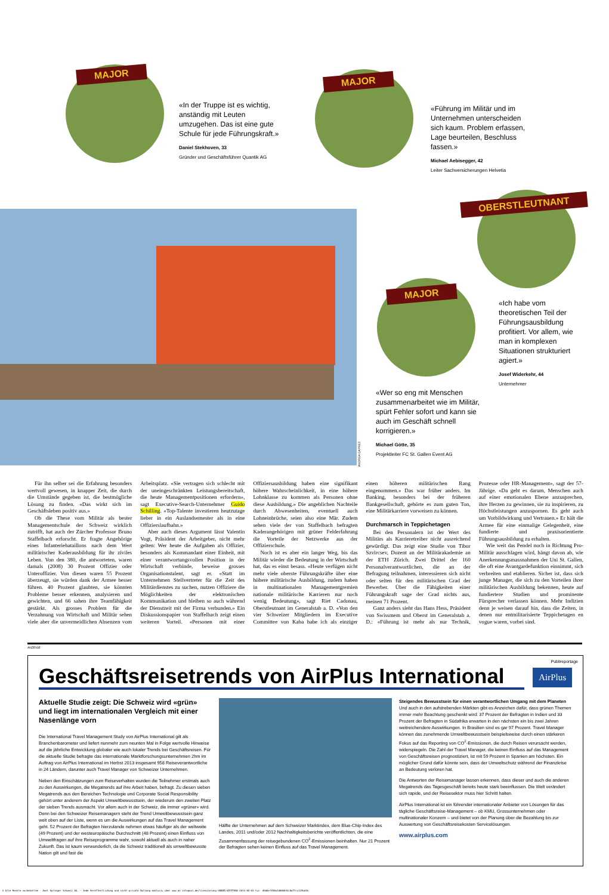MAJOR
«In der Truppe ist es wichtig, anständig mit Leuten umzugehen. Das ist eine gute Schule für jede Führungskraft.»
Daniel Stekhoven, 33
Gründer und Geschäftsführer Quantik AG
MAJOR
«Führung im Militär und im Unternehmen unterscheiden sich kaum. Problem erfassen, Lage beurteilen, Beschluss fassen.»
Michael Aebisegger, 42
Leiter Sachversicherungen Helvetia
ANDREA CAPREZ
OBERSTLEUTNANT
«Ich habe vom theoretischen Teil der Führungsausbildung profitiert. Vor allem, wie man in komplexen Situationen strukturiert agiert.»
Josef Widerkehr, 44
Unternehmer
MAJOR
«Wer so eng mit Menschen zusammenarbeitet wie im Militär, spürt Fehler sofort und kann sie auch im Geschäft schnell korrigieren.»
Michael Götte, 35
Projektleiter FC St. Gallen Event AG
Für ihn selber sei die Erfahrung besonders wertvoll gewesen, in knapper Zeit, die durch die Umstände gegeben ist, die bestmögliche Lösung zu finden. «Das wirkt sich im Geschäftsleben positiv aus.»
Ob die These vom Militär als bester Managementschule der Schweiz wirklich zutrifft, hat auch der Zürcher Professor Bruno Staffelbach erforscht. Er fragte Angehörige eines Infanteriebataillons nach dem Wert militärischer Kaderausbildung für ihr ziviles Leben. Von den 380, die antworteten, waren damals (2008) 30 Prozent Offizier oder Unteroffizier. Von diesen waren 55 Prozent überzeugt, sie würden dank der Armee besser führen. 40 Prozent glaubten, sie könnten Probleme besser erkennen, analysieren und gewichten, und 66 sahen ihre Teamfähigkeit gestärkt. Als grosses Problem für die Verzahnung von Wirtschaft und Militär sehen viele aber die unvermeidlichen Absenzen vom Arbeitsplatz. «Sie vertragen sich schlecht mit der uneingeschränkten Leistungsbereitschaft, die heute Managementpositionen erfordern», sagt Executive-Search-Unternehmer Guido Schilling. «Top-Talente investieren heutzutage lieber in ein Auslandsemester als in eine Offizierslaufbahn.»
Aber auch dieses Argument lässt Valentin Vogt, Präsident der Arbeitgeber, nicht mehr gelten: Wer heute die Aufgaben als Offizier, besonders als Kommandant einer Einheit, mit einer verantwortungsvollen Position in der Wirtschaft verbinde, beweise grosses Organisationstalent, sagt er. «Statt im Unternehmen Stellvertreter für die Zeit des Militärdienstes zu suchen, nutzen Offiziere die Möglichkeiten der elektronischen Kommunikation und bleiben so auch während der Dienstzeit mit der Firma verbunden.» Ein Diskussionspapier von Staffelbach zeigt einen weiteren Vorteil. «Personen mit einer Offiziersausbildung haben eine signifikant höhere Wahrscheinlichkeit, in eine höhere Lohnklasse zu kommen als Personen ohne diese Ausbildung.» Die angeblichen Nachteile durch Abwesenheiten, eventuell auch Lohneinbrüche, seien also eine Mär. Zudem sehen viele der von Staffelbach befragten Kaderangehörigen mit grüner Felderfahrung die Vorteile der Netzwerke aus der Offizierschule.
Noch ist es aber ein langer Weg, bis das Militär wieder die Bedeutung in der Wirtschaft hat, das es einst besass. «Heute verfügen nicht mehr viele oberste Führungskräfte über eine höhere militärische Ausbildung, zudem haben in multinationalen Managementgremien nationale militärische Karrieren nur noch wenig Bedeutung», sagt Riet Cadonau, Oberstleutnant im Generalstab a. D. «Von den vier Schweizer Mitgliedern im Executive Committee von Kaba habe ich als einziger einen höheren militärischen Rang eingenommen.» Das war früher anders. Im Banking, besonders bei der früheren Bankgesellschaft, gehörte es zum guten Ton, eine Militärkarriere vorweisen zu können.
Durchmarsch in Teppichetagen
Bei den Personalern ist der Wert des Militärs als Karrieretreiber nicht ausreichend gewürdigt. Das zeigt eine Studie von Tibor Szvircsev, Dozent an der Militärakademie an der ETH Zürich. Zwei Drittel der 160 Personalverantwortlichen, die an der Befragung teilnahmen, interessieren sich nicht oder selten für den militärischen Grad der Bewerber. Über die Fähigkeiten einer Führungskraft sage der Grad nichts aus, meinen 71 Prozent.
Ganz anders sieht das Hans Hess, Präsident von Swissmem und Oberst im Generalstab a. D.: «Führung ist mehr als nur Technik, Prozesse oder HR-Management», sagt der 57-Jährige. «Da geht es darum, Menschen auch auf einer emotionalen Ebene anzusprechen, ihre Herzen zu gewinnen, sie zu inspirieren, zu Höchstleistungen anzuspornen. Es geht auch um Vorbildwirkung und Vertrauen.» Er hält die Armee für eine einmalige Gelegenheit, eine fundierte und praxisorientierte Führungsausbildung zu erhalten.
Wie weit das Pendel noch in Richtung Pro-Militär ausschlagen wird, hängt davon ab, wie Anerkennungsmassnahmen der Uni St. Gallen, die oft eine Avantgardefunktion einnimmt, sich verbreiten und etablieren. Sicher ist, dass sich junge Manager, die sich zu den Vorteilen ihrer militärischen Ausbildung bekennen, heute auf fundiertere Studien und prominente Fürsprecher verlassen können. Mehr Indizien denn je weisen darauf hin, dass die Zeiten, in denen nur entmilitarisierte Teppichetagen en vogue waren, vorbei sind.
ANZEIGE
Publireportage
Geschäftsreisetrends von AirPlus International
AirPlus
Aktuelle Studie zeigt: Die Schweiz wird «grün» und liegt im internationalen Vergleich mit einer Nasenlänge vorn
Die International Travel Management Study von AirPlus International gilt als Branchenbarometer und liefert nunmehr zum neunten Mal in Folge wertvolle Hinweise auf die jährliche Entwicklung globaler wie auch lokaler Trends bei Geschäftsreisen. Für die aktuelle Studie befragte das internationale Marktforschungsunternehmen 2hm im Auftrag von AirPlus International im Herbst 2013 insgesamt 958 Reiseverantwortliche in 24 Ländern, darunter auch Travel Manager von Schweizer Unternehmen.
Neben den Einschätzungen zum Reiseverhalten wurden die Teilnehmer erstmals auch zu den Auswirkungen, die Megatrends auf ihre Arbeit haben, befragt. Zu diesen sieben Megatrends aus den Bereichen Technologie und Corporate Social Responsibility gehört unter anderem der Aspekt Umweltbewusstsein, der wiederum den zweiten Platz der sieben Trends ausmacht. Vor allem auch in der Schweiz, die immer «grüner» wird. Denn bei den Schweizer Reisemanagern steht der Trend Umweltbewusstsein ganz weit oben auf der Liste, wenn es um die Auswirkungen auf das Travel Management geht. 52 Prozent der Befragten hierzulande nehmen etwas häufiger als der weltweite (49 Prozent) und der westeuropäische Durchschnitt (48 Prozent) einen Einfluss von Umweltfragen auf ihre Reiseprogramme wahr, sowohl aktuell als auch in naher Zukunft. Das ist kaum verwunderlich, da die Schweiz traditionell als umweltbewusste Nation gilt und fast die
Hälfte der Unternehmen auf dem Schweizer Marktindex, dem Blue-Chip-Index des Landes, 2011 und/oder 2012 Nachhaltigkeitsberichte veröffentlichten, die eine Zusammenfassung der reisegebundenen CO<sup>2</sup>-Emissionen beinhalten. Nur 21 Prozent der Befragten sehen keinen Einfluss auf das Travel Management.
Steigendes Bewusstsein für einen verantwortlichen Umgang mit dem Planeten
Und auch in den aufstrebenden Märkten gibt es Anzeichen dafür, dass grünen Themen immer mehr Beachtung geschenkt wird: 37 Prozent der Befragten in Indien und 33 Prozent der Befragten in Südafrika erwarten in den nächsten ein bis zwei Jahren weitreichendere Auswirkungen. In Brasilien sind es gar 97 Prozent. Travel Manager können das zunehmende Umweltbewusstsein beispielsweise durch einen stärkeren Fokus auf das Reporting von CO<sup>2</sup>-Emissionen, die durch Reisen verursacht werden, widerspiegeln. Die Zahl der Travel Manager, die keinen Einfluss auf das Management von Geschäftsreisen prognostiziert, ist mit 59 Prozent in Spanien am höchsten. Ein möglicher Grund dafür könnte sein, dass der Umweltschutz während der Finanzkrise an Bedeutung verloren hat.
Die Antworten der Reisemanager lassen erkennen, dass dieser und auch die anderen Megatrends das Tagesgeschäft bereits heute stark beeinflussen. Die Welt verändert sich rapide, und der Reisesektor muss hier Schritt halten.
AirPlus International ist ein führender internationaler Anbieter von Lösungen für das tägliche Geschäftsreise-Management – ob KMU, Grossunternehmen oder multinationaler Konzern – und bietet von der Planung über die Bezahlung bis zur Auswertung von Geschäftsreisekosten Servicelösungen.
www.airplus.com
© Alle Rechte vorbehalten - Axel Springer Schweiz AG. - Jede Veröffentlichung und nicht-private Nutzung exklusiv über www.as-infopool.de/lizenzierung HANDELSZEITUNG-2014-04-03-tui- d9ddef458a1d000043c8a7fcc122bd3b